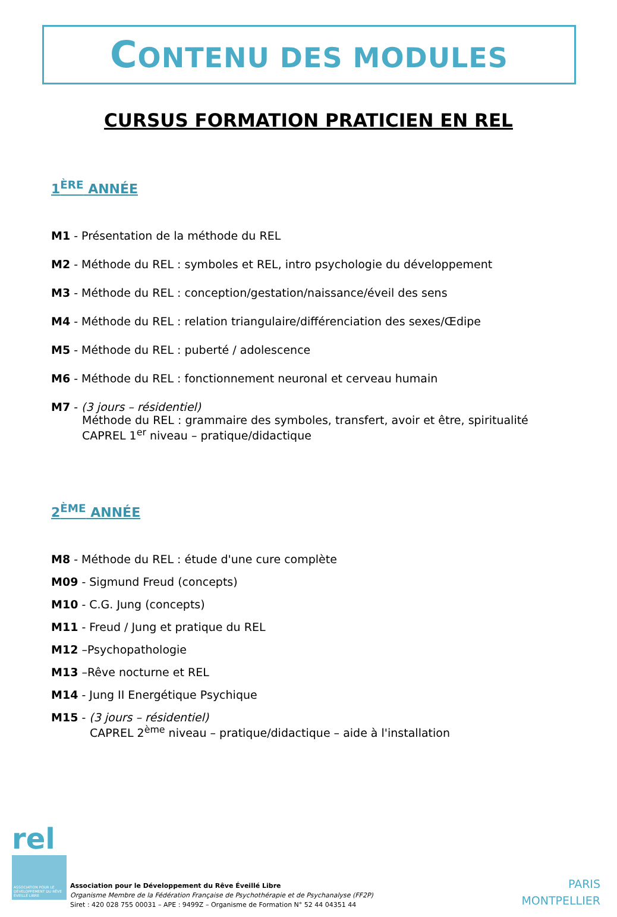CONTENU DES MODULES
CURSUS FORMATION PRATICIEN EN REL
1<sup>ÈRE</sup> ANNÉE
M1 - Présentation de la méthode du REL
M2 - Méthode du REL : symboles et REL, intro psychologie du développement
M3 - Méthode du REL : conception/gestation/naissance/éveil des sens
M4 - Méthode du REL : relation triangulaire/différenciation des sexes/Œdipe
M5 - Méthode du REL : puberté / adolescence
M6 - Méthode du REL : fonctionnement neuronal et cerveau humain
M7 - (3 jours – résidentiel)
Méthode du REL : grammaire des symboles, transfert, avoir et être, spiritualité
CAPREL 1<sup>er</sup> niveau – pratique/didactique
2<sup>ÈME</sup> ANNÉE
M8 - Méthode du REL : étude d'une cure complète
M09 - Sigmund Freud (concepts)
M10 - C.G. Jung (concepts)
M11 - Freud / Jung et pratique du REL
M12 –Psychopathologie
M13 –Rêve nocturne et REL
M14 - Jung II Energétique Psychique
M15 - (3 jours – résidentiel)
CAPREL 2<sup>ème</sup> niveau – pratique/didactique – aide à l'installation
rel
ASSOCIATION POUR LE DÉVELOPPEMENT DU RÊVE ÉVEILLÉ LIBRE
Association pour le Développement du Rêve Éveillé Libre
Organisme Membre de la Fédération Française de Psychothérapie et de Psychanalyse (FF2P)
Siret : 420 028 755 00031 – APE : 9499Z – Organisme de Formation N° 52 44 04351 44
PARIS
MONTPELLIER